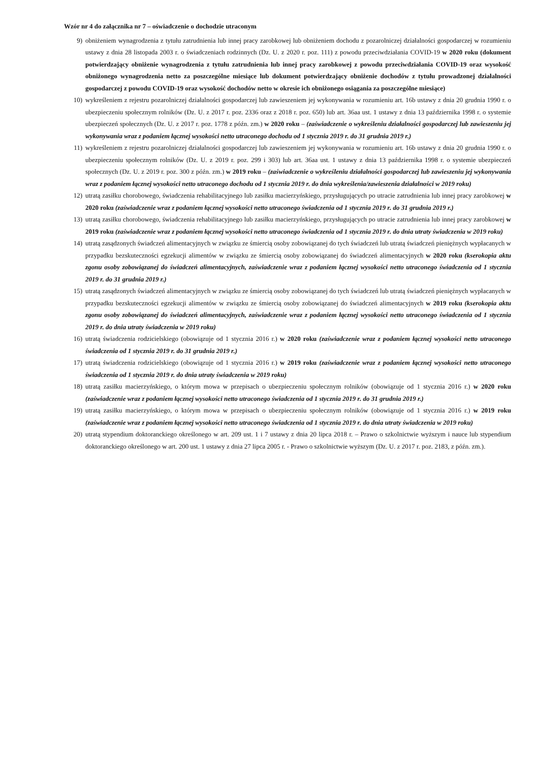Wzór nr 4 do załącznika nr 7 – oświadczenie o dochodzie utraconym
9) obniżeniem wynagrodzenia z tytułu zatrudnienia lub innej pracy zarobkowej lub obniżeniem dochodu z pozarolniczej działalności gospodarczej w rozumieniu ustawy z dnia 28 listopada 2003 r. o świadczeniach rodzinnych (Dz. U. z 2020 r. poz. 111) z powodu przeciwdziałania COVID-19 w 2020 roku (dokument potwierdzający obniżenie wynagrodzenia z tytułu zatrudnienia lub innej pracy zarobkowej z powodu przeciwdziałania COVID-19 oraz wysokość obniżonego wynagrodzenia netto za poszczególne miesiące lub dokument potwierdzający obniżenie dochodów z tytułu prowadzonej działalności gospodarczej z powodu COVID-19 oraz wysokość dochodów netto w okresie ich obniżonego osiągania za poszczególne miesiące)
10) wykreśleniem z rejestru pozarolniczej działalności gospodarczej lub zawieszeniem jej wykonywania w rozumieniu art. 16b ustawy z dnia 20 grudnia 1990 r. o ubezpieczeniu społecznym rolników (Dz. U. z 2017 r. poz. 2336 oraz z 2018 r. poz. 650) lub art. 36aa ust. 1 ustawy z dnia 13 października 1998 r. o systemie ubezpieczeń społecznych (Dz. U. z 2017 r. poz. 1778 z późn. zm.) w 2020 roku – (zaświadczenie o wykreśleniu działalności gospodarczej lub zawieszeniu jej wykonywania wraz z podaniem łącznej wysokości netto utraconego dochodu od 1 stycznia 2019 r. do 31 grudnia 2019 r.)
11) wykreśleniem z rejestru pozarolniczej działalności gospodarczej lub zawieszeniem jej wykonywania w rozumieniu art. 16b ustawy z dnia 20 grudnia 1990 r. o ubezpieczeniu społecznym rolników (Dz. U. z 2019 r. poz. 299 i 303) lub art. 36aa ust. 1 ustawy z dnia 13 października 1998 r. o systemie ubezpieczeń społecznych (Dz. U. z 2019 r. poz. 300 z późn. zm.) w 2019 roku – (zaświadczenie o wykreśleniu działalności gospodarczej lub zawieszeniu jej wykonywania wraz z podaniem łącznej wysokości netto utraconego dochodu od 1 stycznia 2019 r. do dnia wykreślenia/zawieszenia działalności w 2019 roku)
12) utratą zasiłku chorobowego, świadczenia rehabilitacyjnego lub zasiłku macierzyńskiego, przysługujących po utracie zatrudnienia lub innej pracy zarobkowej w 2020 roku (zaświadczenie wraz z podaniem łącznej wysokości netto utraconego świadczenia od 1 stycznia 2019 r. do 31 grudnia 2019 r.)
13) utratą zasiłku chorobowego, świadczenia rehabilitacyjnego lub zasiłku macierzyńskiego, przysługujących po utracie zatrudnienia lub innej pracy zarobkowej w 2019 roku (zaświadczenie wraz z podaniem łącznej wysokości netto utraconego świadczenia od 1 stycznia 2019 r. do dnia utraty świadczenia w 2019 roku)
14) utratą zasądzonych świadczeń alimentacyjnych w związku ze śmiercią osoby zobowiązanej do tych świadczeń lub utratą świadczeń pieniężnych wypłacanych w przypadku bezskuteczności egzekucji alimentów w związku ze śmiercią osoby zobowiązanej do świadczeń alimentacyjnych w 2020 roku (kserokopia aktu zgonu osoby zobowiązanej do świadczeń alimentacyjnych, zaświadczenie wraz z podaniem łącznej wysokości netto utraconego świadczenia od 1 stycznia 2019 r. do 31 grudnia 2019 r.)
15) utratą zasądzonych świadczeń alimentacyjnych w związku ze śmiercią osoby zobowiązanej do tych świadczeń lub utratą świadczeń pieniężnych wypłacanych w przypadku bezskuteczności egzekucji alimentów w związku ze śmiercią osoby zobowiązanej do świadczeń alimentacyjnych w 2019 roku (kserokopia aktu zgonu osoby zobowiązanej do świadczeń alimentacyjnych, zaświadczenie wraz z podaniem łącznej wysokości netto utraconego świadczenia od 1 stycznia 2019 r. do dnia utraty świadczenia w 2019 roku)
16) utratą świadczenia rodzicielskiego (obowiązuje od 1 stycznia 2016 r.) w 2020 roku (zaświadczenie wraz z podaniem łącznej wysokości netto utraconego świadczenia od 1 stycznia 2019 r. do 31 grudnia 2019 r.)
17) utratą świadczenia rodzicielskiego (obowiązuje od 1 stycznia 2016 r.) w 2019 roku (zaświadczenie wraz z podaniem łącznej wysokości netto utraconego świadczenia od 1 stycznia 2019 r. do dnia utraty świadczenia w 2019 roku)
18) utratą zasiłku macierzyńskiego, o którym mowa w przepisach o ubezpieczeniu społecznym rolników (obowiązuje od 1 stycznia 2016 r.) w 2020 roku (zaświadczenie wraz z podaniem łącznej wysokości netto utraconego świadczenia od 1 stycznia 2019 r. do 31 grudnia 2019 r.)
19) utratą zasiłku macierzyńskiego, o którym mowa w przepisach o ubezpieczeniu społecznym rolników (obowiązuje od 1 stycznia 2016 r.) w 2019 roku (zaświadczenie wraz z podaniem łącznej wysokości netto utraconego świadczenia od 1 stycznia 2019 r. do dnia utraty świadczenia w 2019 roku)
20) utratą stypendium doktoranckiego określonego w art. 209 ust. 1 i 7 ustawy z dnia 20 lipca 2018 r. – Prawo o szkolnictwie wyższym i nauce lub stypendium doktoranckiego określonego w art. 200 ust. 1 ustawy z dnia 27 lipca 2005 r. - Prawo o szkolnictwie wyższym (Dz. U. z 2017 r. poz. 2183, z późn. zm.).